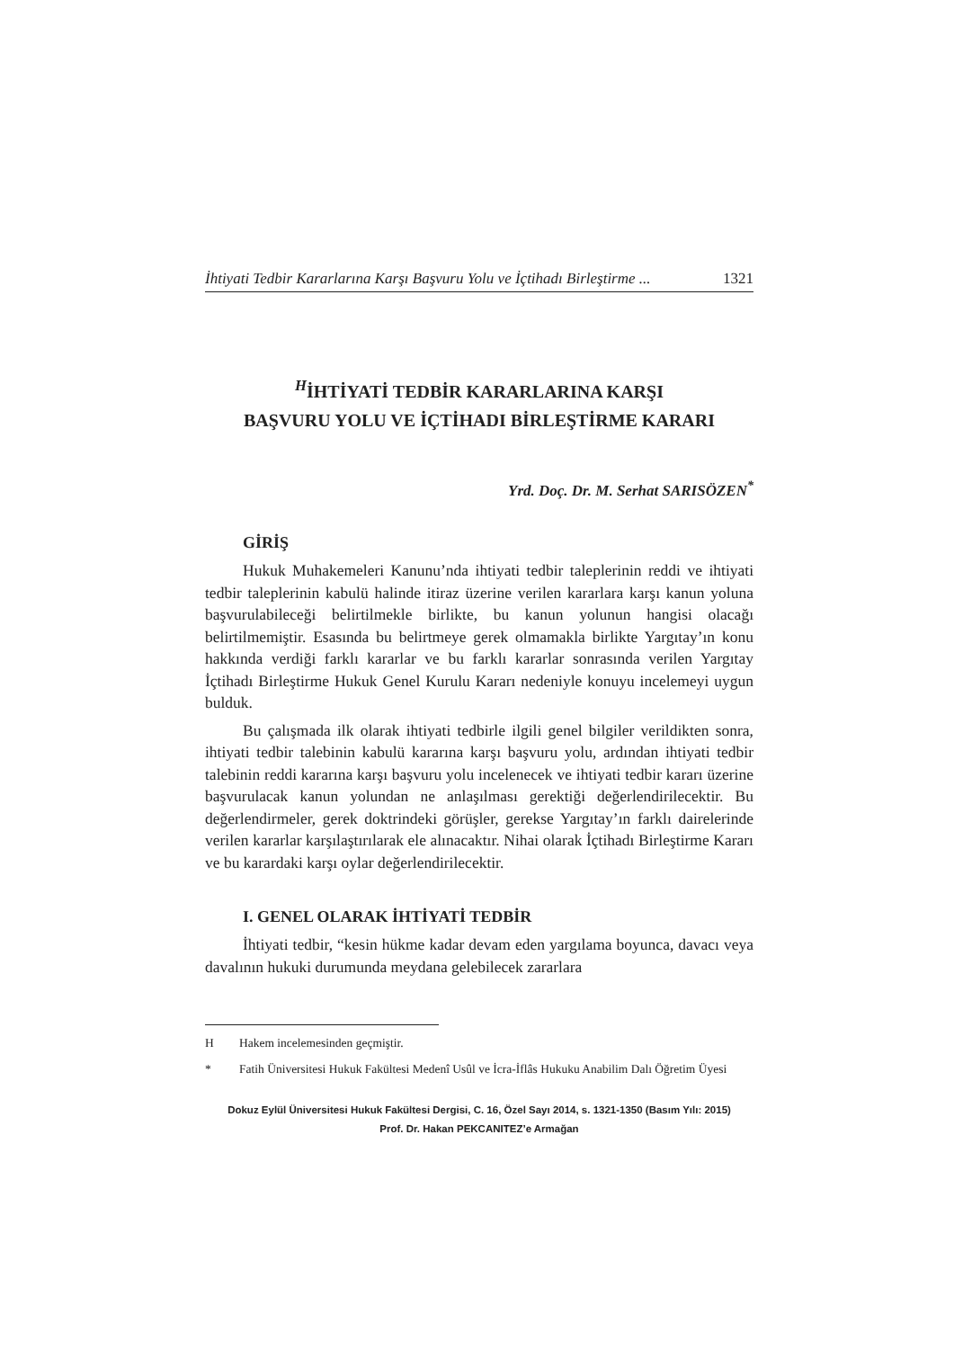İhtiyati Tedbir Kararlarına Karşı Başvuru Yolu ve İçtihadı Birleştirme ... 1321
<sup>H</sup>İHTİYATİ TEDBİR KARARLARINA KARŞI
BAŞVURU YOLU VE İÇTİHADI BİRLEŞTİRME KARARI
Yrd. Doç. Dr. M. Serhat SARISÖZEN<sup>*</sup>
GİRİŞ
Hukuk Muhakemeleri Kanunu’nda ihtiyati tedbir taleplerinin reddi ve ihtiyati tedbir taleplerinin kabulü halinde itiraz üzerine verilen kararlara karşı kanun yoluna başvurulabileceği belirtilmekle birlikte, bu kanun yolunun hangisi olacağı belirtilmemiştir. Esasında bu belirtmeye gerek olmamakla birlikte Yargıtay’ın konu hakkında verdiği farklı kararlar ve bu farklı kararlar sonrasında verilen Yargıtay İçtihadı Birleştirme Hukuk Genel Kurulu Kararı nedeniyle konuyu incelemeyi uygun bulduk.
Bu çalışmada ilk olarak ihtiyati tedbirle ilgili genel bilgiler verildikten sonra, ihtiyati tedbir talebinin kabulü kararına karşı başvuru yolu, ardından ihtiyati tedbir talebinin reddi kararına karşı başvuru yolu incelenecek ve ihtiyati tedbir kararı üzerine başvurulacak kanun yolundan ne anlaşılması gerektiği değerlendirilecektir. Bu değerlendirmeler, gerek doktrindeki görüşler, gerekse Yargıtay’ın farklı dairelerinde verilen kararlar karşılaştırılarak ele alınacaktır. Nihai olarak İçtihadı Birleştirme Kararı ve bu karardaki karşı oylar değerlendirilecektir.
I. GENEL OLARAK İHTİYATİ TEDBİR
İhtiyati tedbir, “kesin hükme kadar devam eden yargılama boyunca, davacı veya davalının hukuki durumunda meydana gelebilecek zararlara
H Hakem incelemesinden geçmiştir.
* Fatih Üniversitesi Hukuk Fakültesi Medenî Usûl ve İcra-İflâs Hukuku Anabilim Dalı Öğretim Üyesi
Dokuz Eylül Üniversitesi Hukuk Fakültesi Dergisi, C. 16, Özel Sayı 2014, s. 1321-1350 (Basım Yılı: 2015)
Prof. Dr. Hakan PEKCANITEZ’e Armağan